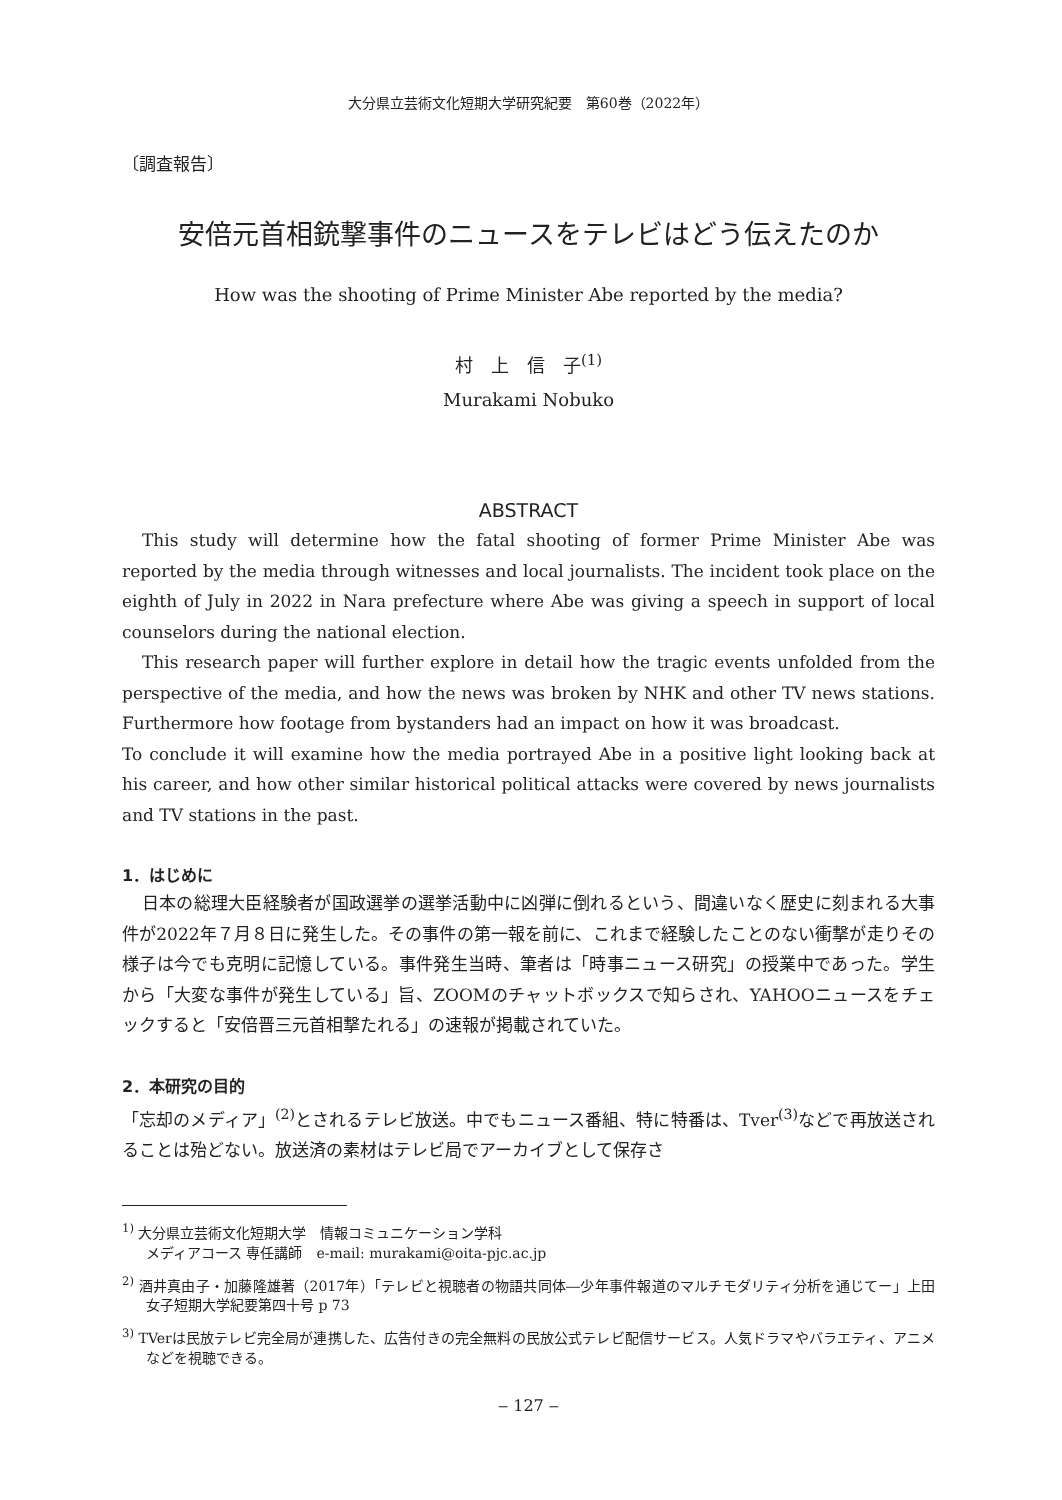大分県立芸術文化短期大学研究紀要　第60巻（2022年）
〔調査報告〕
安倍元首相銃撃事件のニュースをテレビはどう伝えたのか
How was the shooting of Prime Minister Abe reported by the media?
村　上　信　子<sup>(1)</sup>
Murakami Nobuko
ABSTRACT
This study will determine how the fatal shooting of former Prime Minister Abe was reported by the media through witnesses and local journalists. The incident took place on the eighth of July in 2022 in Nara prefecture where Abe was giving a speech in support of local counselors during the national election.
This research paper will further explore in detail how the tragic events unfolded from the perspective of the media, and how the news was broken by NHK and other TV news stations. Furthermore how footage from bystanders had an impact on how it was broadcast.
To conclude it will examine how the media portrayed Abe in a positive light looking back at his career, and how other similar historical political attacks were covered by news journalists and TV stations in the past.
1．はじめに
日本の総理大臣経験者が国政選挙の選挙活動中に凶弾に倒れるという、間違いなく歴史に刻まれる大事件が2022年７月８日に発生した。その事件の第一報を前に、これまで経験したことのない衝撃が走りその様子は今でも克明に記憶している。事件発生当時、筆者は「時事ニュース研究」の授業中であった。学生から「大変な事件が発生している」旨、ZOOMのチャットボックスで知らされ、YAHOOニュースをチェックすると「安倍晋三元首相撃たれる」の速報が掲載されていた。
2．本研究の目的
「忘却のメディア」<sup>(2)</sup>とされるテレビ放送。中でもニュース番組、特に特番は、Tver<sup>(3)</sup>などで再放送されることは殆どない。放送済の素材はテレビ局でアーカイブとして保存さ
<sup>1)</sup> 大分県立芸術文化短期大学　情報コミュニケーション学科
メディアコース 専任講師　e-mail: murakami@oita-pjc.ac.jp
<sup>2)</sup> 酒井真由子・加藤隆雄著（2017年）「テレビと視聴者の物語共同体―少年事件報道のマルチモダリティ分析を通じてー」上田女子短期大学紀要第四十号 p 73
<sup>3)</sup> TVerは民放テレビ完全局が連携した、広告付きの完全無料の民放公式テレビ配信サービス。人気ドラマやバラエティ、アニメなどを視聴できる。
‒ 127 ‒